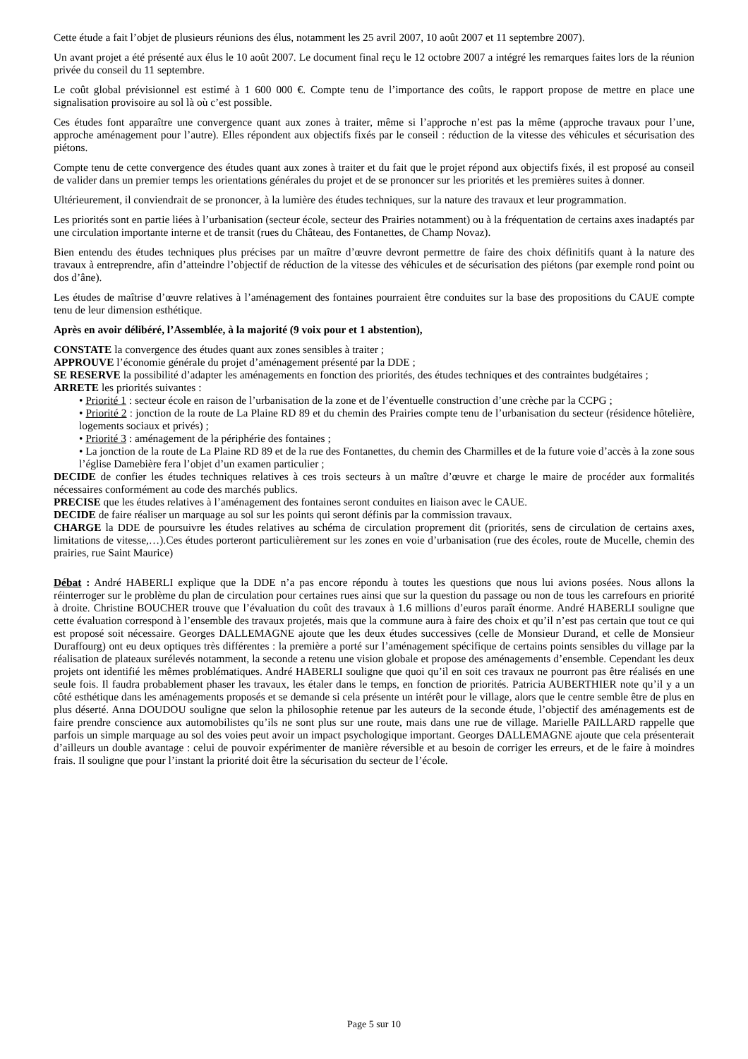Cette étude a fait l’objet de plusieurs réunions des élus, notamment les 25 avril 2007, 10 août 2007 et 11 septembre 2007).
Un avant projet a été présenté aux élus le 10 août 2007. Le document final reçu le 12 octobre 2007 a intégré les remarques faites lors de la réunion privée du conseil du 11 septembre.
Le coût global prévisionnel est estimé à 1 600 000 €. Compte tenu de l’importance des coûts, le rapport propose de mettre en place une signalisation provisoire au sol là où c’est possible.
Ces études font apparaître une convergence quant aux zones à traiter, même si l’approche n’est pas la même (approche travaux pour l’une, approche aménagement pour l’autre). Elles répondent aux objectifs fixés par le conseil : réduction de la vitesse des véhicules et sécurisation des piétons.
Compte tenu de cette convergence des études quant aux zones à traiter et du fait que le projet répond aux objectifs fixés, il est proposé au conseil de valider dans un premier temps les orientations générales du projet et de se prononcer sur les priorités et les premières suites à donner.
Ultérieurement, il conviendrait de se prononcer, à la lumière des études techniques, sur la nature des travaux et leur programmation.
Les priorités sont en partie liées à l’urbanisation (secteur école, secteur des Prairies notamment) ou à la fréquentation de certains axes inadaptés par une circulation importante interne et de transit (rues du Château, des Fontanettes, de Champ Novaz).
Bien entendu des études techniques plus précises par un maître d’œuvre devront permettre de faire des choix définitifs quant à la nature des travaux à entreprendre, afin d’atteindre l’objectif de réduction de la vitesse des véhicules et de sécurisation des piétons (par exemple rond point ou dos d’âne).
Les études de maîtrise d’œuvre relatives à l’aménagement des fontaines pourraient être conduites sur la base des propositions du CAUE compte tenu de leur dimension esthétique.
Après en avoir délibéré, l’Assemblée, à la majorité (9 voix pour et 1 abstention),
CONSTATE la convergence des études quant aux zones sensibles à traiter ;
APPROUVE l’économie générale du projet d’aménagement présenté par la DDE ;
SE RESERVE la possibilité d’adapter les aménagements en fonction des priorités, des études techniques et des contraintes budgétaires ;
ARRETE les priorités suivantes :
• Priorité 1 : secteur école en raison de l’urbanisation de la zone et de l’éventuelle construction d’une crèche par la CCPG ;
• Priorité 2 : jonction de la route de La Plaine RD 89 et du chemin des Prairies compte tenu de l’urbanisation du secteur (résidence hôtelière, logements sociaux et privés) ;
• Priorité 3 : aménagement de la périphérie des fontaines ;
• La jonction de la route de La Plaine RD 89 et de la rue des Fontanettes, du chemin des Charmilles et de la future voie d’accès à la zone sous l’église Damebière fera l’objet d’un examen particulier ;
DECIDE de confier les études techniques relatives à ces trois secteurs à un maître d’œuvre et charge le maire de procéder aux formalités nécessaires conformément au code des marchés publics.
PRECISE que les études relatives à l’aménagement des fontaines seront conduites en liaison avec le CAUE.
DECIDE de faire réaliser un marquage au sol sur les points qui seront définis par la commission travaux.
CHARGE la DDE de poursuivre les études relatives au schéma de circulation proprement dit (priorités, sens de circulation de certains axes, limitations de vitesse,…).Ces études porteront particulièrement sur les zones en voie d’urbanisation (rue des écoles, route de Mucelle, chemin des prairies, rue Saint Maurice)
Débat : André HABERLI explique que la DDE n’a pas encore répondu à toutes les questions que nous lui avions posées. Nous allons la réinterroger sur le problème du plan de circulation pour certaines rues ainsi que sur la question du passage ou non de tous les carrefours en priorité à droite. Christine BOUCHER trouve que l’évaluation du coût des travaux à 1.6 millions d’euros paraît énorme. André HABERLI souligne que cette évaluation correspond à l’ensemble des travaux projetés, mais que la commune aura à faire des choix et qu’il n’est pas certain que tout ce qui est proposé soit nécessaire. Georges DALLEMAGNE ajoute que les deux études successives (celle de Monsieur Durand, et celle de Monsieur Duraffourg) ont eu deux optiques très différentes : la première a porté sur l’aménagement spécifique de certains points sensibles du village par la réalisation de plateaux surélevés notamment, la seconde a retenu une vision globale et propose des aménagements d’ensemble. Cependant les deux projets ont identifié les mêmes problématiques. André HABERLI souligne que quoi qu’il en soit ces travaux ne pourront pas être réalisés en une seule fois. Il faudra probablement phaser les travaux, les étaler dans le temps, en fonction de priorités. Patricia AUBERTHIER note qu’il y a un côté esthétique dans les aménagements proposés et se demande si cela présente un intérêt pour le village, alors que le centre semble être de plus en plus déserté. Anna DOUDOU souligne que selon la philosophie retenue par les auteurs de la seconde étude, l’objectif des aménagements est de faire prendre conscience aux automobilistes qu’ils ne sont plus sur une route, mais dans une rue de village. Marielle PAILLARD rappelle que parfois un simple marquage au sol des voies peut avoir un impact psychologique important. Georges DALLEMAGNE ajoute que cela présenterait d’ailleurs un double avantage : celui de pouvoir expérimenter de manière réversible et au besoin de corriger les erreurs, et de le faire à moindres frais. Il souligne que pour l’instant la priorité doit être la sécurisation du secteur de l’école.
Page 5 sur 10